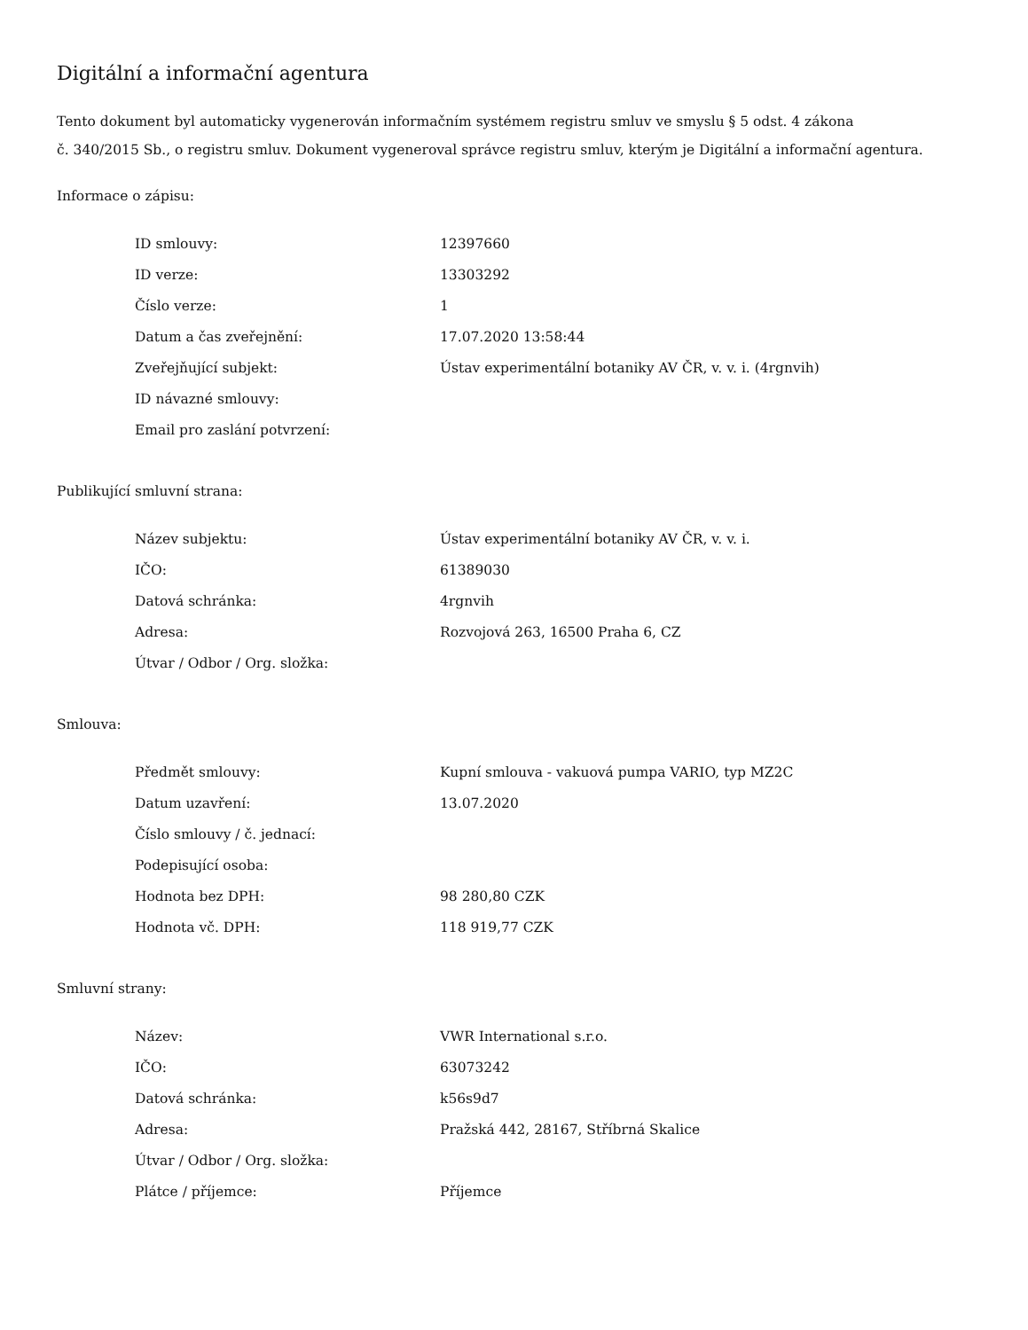Digitální a informační agentura
Tento dokument byl automaticky vygenerován informačním systémem registru smluv ve smyslu § 5 odst. 4 zákona
č. 340/2015 Sb., o registru smluv. Dokument vygeneroval správce registru smluv, kterým je Digitální a informační agentura.
Informace o zápisu:
| ID smlouvy: | 12397660 |
| ID verze: | 13303292 |
| Číslo verze: | 1 |
| Datum a čas zveřejnění: | 17.07.2020 13:58:44 |
| Zveřejňující subjekt: | Ústav experimentální botaniky AV ČR, v. v. i. (4rgnvih) |
| ID návazné smlouvy: | |
| Email pro zaslání potvrzení: | |
Publikující smluvní strana:
| Název subjektu: | Ústav experimentální botaniky AV ČR, v. v. i. |
| IČO: | 61389030 |
| Datová schránka: | 4rgnvih |
| Adresa: | Rozvojová 263, 16500 Praha 6, CZ |
| Útvar / Odbor / Org. složka: | |
Smlouva:
| Předmět smlouvy: | Kupní smlouva - vakuová pumpa VARIO, typ MZ2C |
| Datum uzavření: | 13.07.2020 |
| Číslo smlouvy / č. jednací: | |
| Podepisující osoba: | |
| Hodnota bez DPH: | 98 280,80 CZK |
| Hodnota vč. DPH: | 118 919,77 CZK |
Smluvní strany:
| Název: | VWR International s.r.o. |
| IČO: | 63073242 |
| Datová schránka: | k56s9d7 |
| Adresa: | Pražská 442, 28167, Stříbrná Skalice |
| Útvar / Odbor / Org. složka: | |
| Plátce / příjemce: | Příjemce |